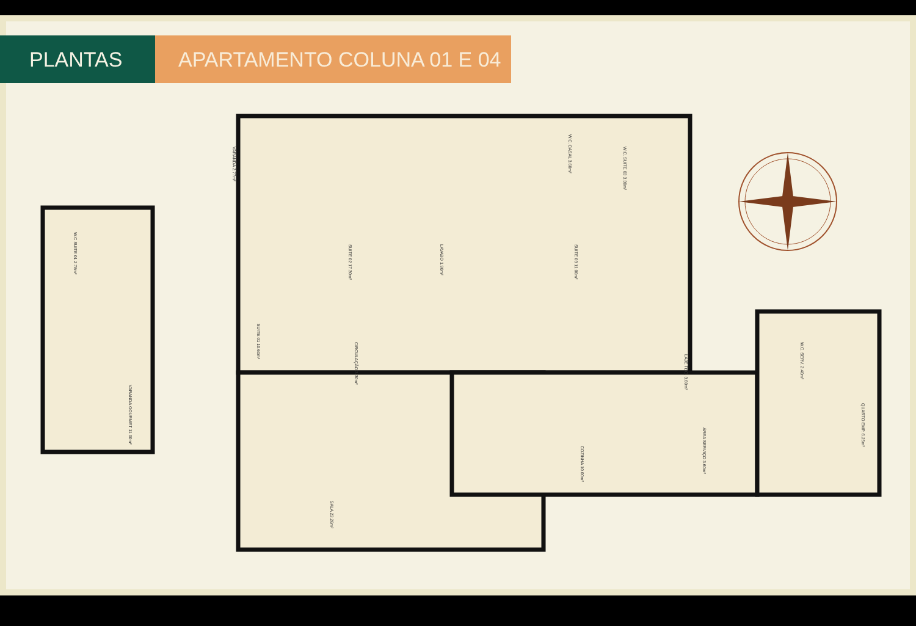PLANTAS APARTAMENTO COLUNA 01 E 04
VARANDA 2.77m²
SUITE 02 17.30m²
W.C. CASAL 3.60m²
W.C. SUITE 03 3.30m²
W.C SUITE 01 2.78m²
LAVABO 1.90m²
SUITE 03 11.00m²
SUITE 01 10.60m²
CIRCULAÇÃO 3.30m²
LAJE TEC. 3.60m²
W.C. SERV. 2.40m²
VARANDA GOURMET 11.00m²
QUARTO EMP. 6.25m²
ÁREA SERVIÇO 3.60m²
COZINHA 10.00m²
SALA 23.26m²